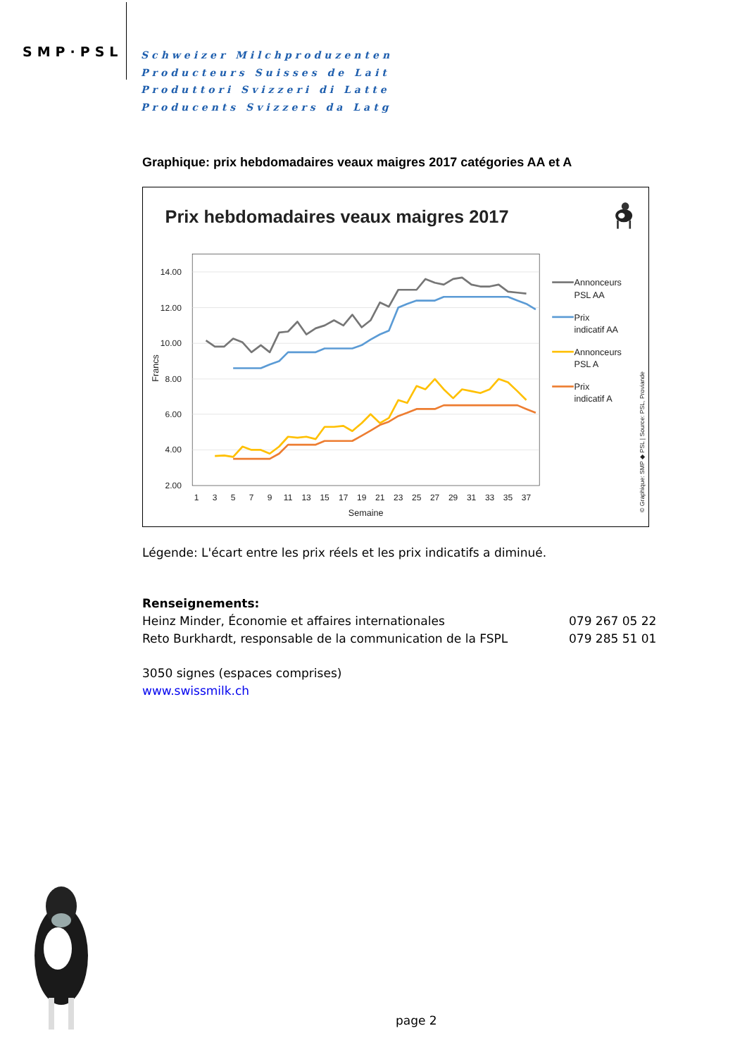SMP·PSL
Schweizer Milchproduzenten
Producteurs Suisses de Lait
Produttori Svizzeri di Latte
Producents Svizzers da Latg
Graphique: prix hebdomadaires veaux maigres 2017 catégories AA et A
Prix hebdomadaires veaux maigres 2017
14.00
12.00
10.00
8.00
6.00
4.00
2.00
Francs
1
3
5
7
9
11
13
15
17
19
21
23
25
27
29
31
33
35
37
Semaine
Annonceurs
PSL AA
Prix
indicatif AA
Annonceurs
PSL A
Prix
indicatif A
© Graphique: SMP ◆ PSL | Source: PSL, Proviande
Légende: L'écart entre les prix réels et les prix indicatifs a diminué.
Renseignements:
| Heinz Minder, Économie et affaires internationales | 079 267 05 22 |
| Reto Burkhardt, responsable de la communication de la FSPL | 079 285 51 01 |
3050 signes (espaces comprises)
www.swissmilk.ch
page 2